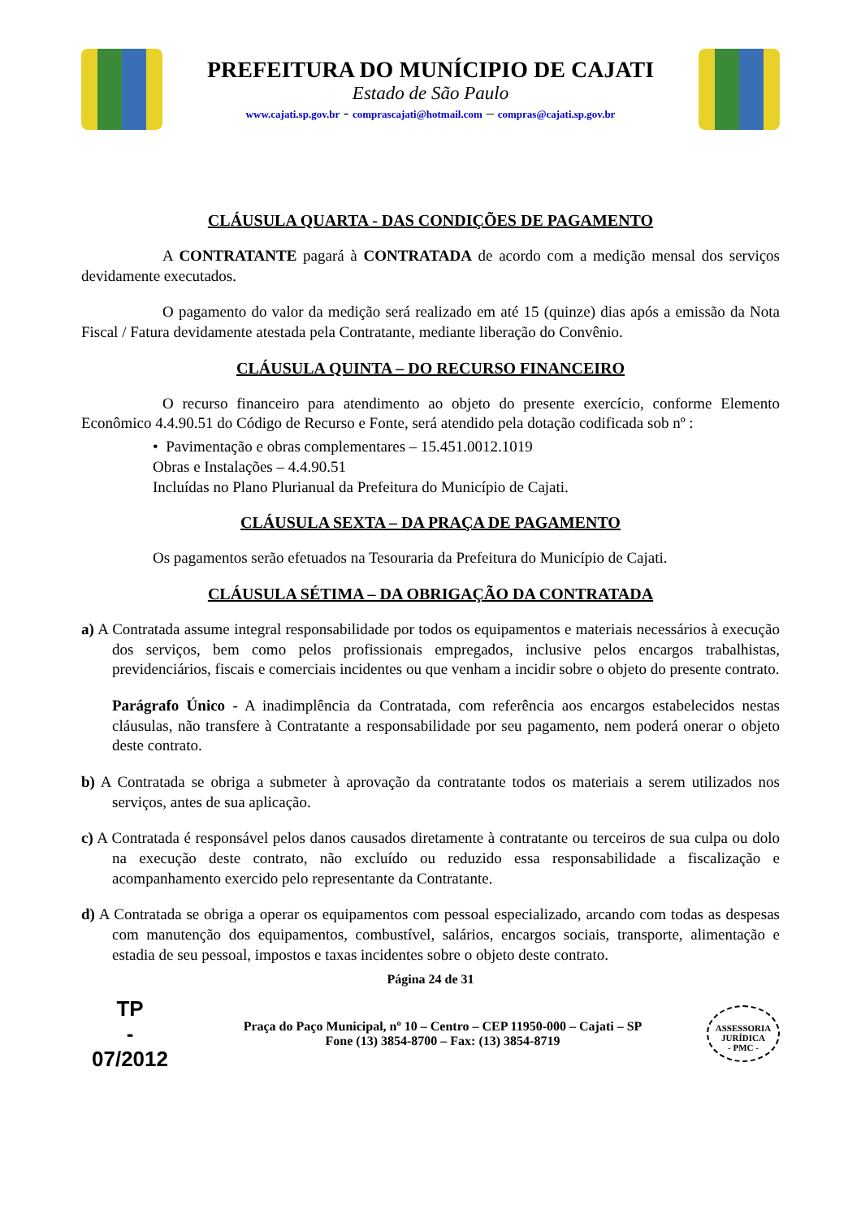PREFEITURA DO MUNÍCIPIO DE CAJATI
Estado de São Paulo
www.cajati.sp.gov.br - comprascajati@hotmail.com – compras@cajati.sp.gov.br
CLÁUSULA QUARTA - DAS CONDIÇÕES DE PAGAMENTO
A CONTRATANTE pagará à CONTRATADA de acordo com a medição mensal dos serviços devidamente executados.
O pagamento do valor da medição será realizado em até 15 (quinze) dias após a emissão da Nota Fiscal / Fatura devidamente atestada pela Contratante, mediante liberação do Convênio.
CLÁUSULA QUINTA – DO RECURSO FINANCEIRO
O recurso financeiro para atendimento ao objeto do presente exercício, conforme Elemento Econômico 4.4.90.51 do Código de Recurso e Fonte, será atendido pela dotação codificada sob nº :
• Pavimentação e obras complementares – 15.451.0012.1019
Obras e Instalações – 4.4.90.51
Incluídas no Plano Plurianual da Prefeitura do Município de Cajati.
CLÁUSULA SEXTA – DA PRAÇA DE PAGAMENTO
Os pagamentos serão efetuados na Tesouraria da Prefeitura do Município de Cajati.
CLÁUSULA SÉTIMA – DA OBRIGAÇÃO DA CONTRATADA
a) A Contratada assume integral responsabilidade por todos os equipamentos e materiais necessários à execução dos serviços, bem como pelos profissionais empregados, inclusive pelos encargos trabalhistas, previdenciários, fiscais e comerciais incidentes ou que venham a incidir sobre o objeto do presente contrato.
Parágrafo Único - A inadimplência da Contratada, com referência aos encargos estabelecidos nestas cláusulas, não transfere à Contratante a responsabilidade por seu pagamento, nem poderá onerar o objeto deste contrato.
b) A Contratada se obriga a submeter à aprovação da contratante todos os materiais a serem utilizados nos serviços, antes de sua aplicação.
c) A Contratada é responsável pelos danos causados diretamente à contratante ou terceiros de sua culpa ou dolo na execução deste contrato, não excluído ou reduzido essa responsabilidade a fiscalização e acompanhamento exercido pelo representante da Contratante.
d) A Contratada se obriga a operar os equipamentos com pessoal especializado, arcando com todas as despesas com manutenção dos equipamentos, combustível, salários, encargos sociais, transporte, alimentação e estadia de seu pessoal, impostos e taxas incidentes sobre o objeto deste contrato.
Página 24 de 31
TP
-
07/2012
Praça do Paço Municipal, nº 10 – Centro – CEP 11950-000 – Cajati – SP
Fone (13) 3854-8700 – Fax: (13) 3854-8719
ASSESSORIA JURÍDICA
- PMC -